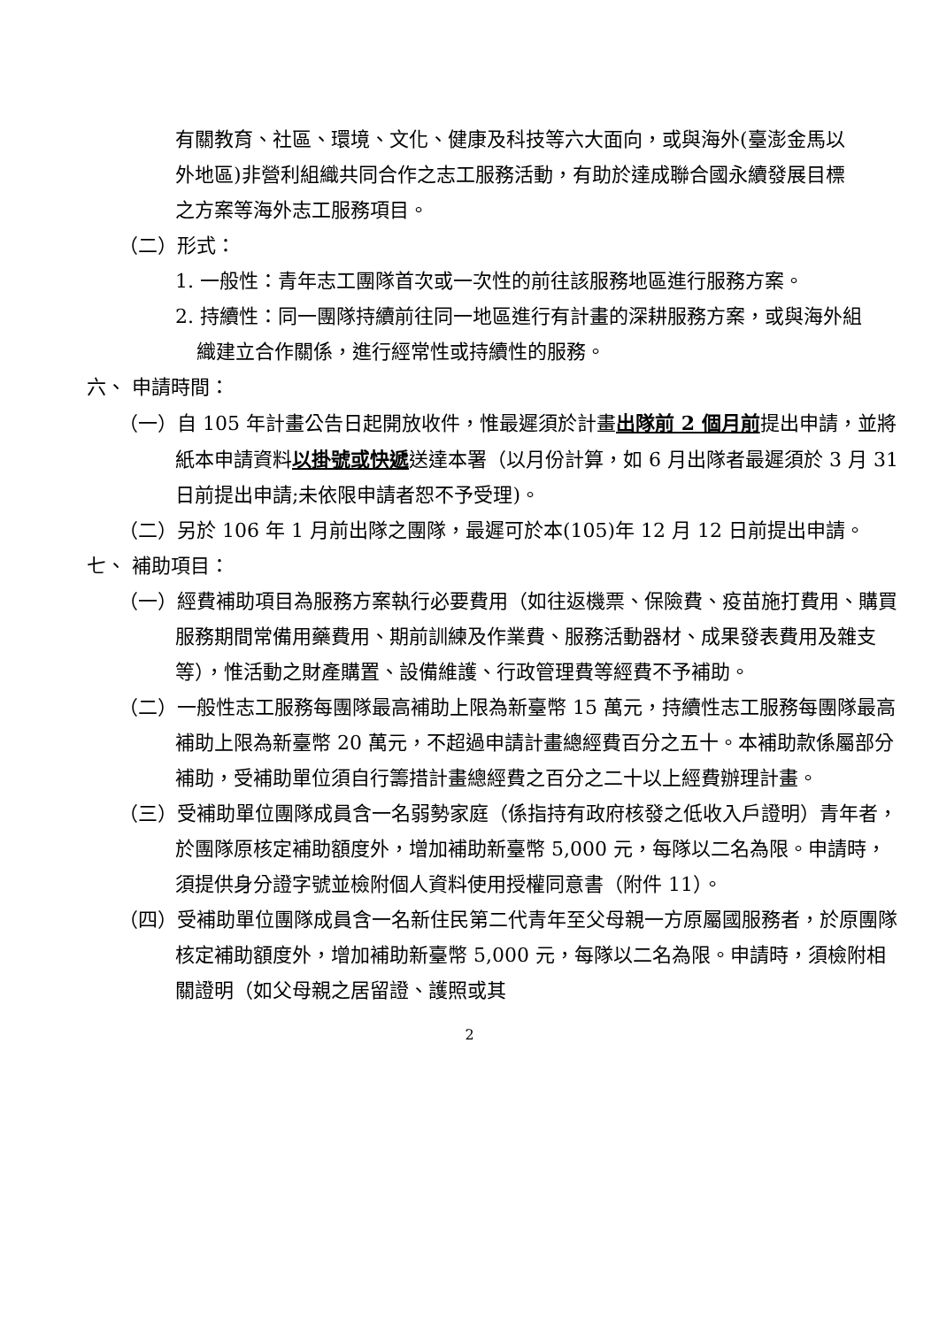有關教育、社區、環境、文化、健康及科技等六大面向，或與海外(臺澎金馬以外地區)非營利組織共同合作之志工服務活動，有助於達成聯合國永續發展目標之方案等海外志工服務項目。
（二）形式：
1. 一般性：青年志工團隊首次或一次性的前往該服務地區進行服務方案。
2. 持續性：同一團隊持續前往同一地區進行有計畫的深耕服務方案，或與海外組織建立合作關係，進行經常性或持續性的服務。
六、 申請時間：
（一）自 105 年計畫公告日起開放收件，惟最遲須於計畫出隊前 2 個月前提出申請，並將紙本申請資料以掛號或快遞送達本署（以月份計算，如 6 月出隊者最遲須於 3 月 31 日前提出申請;未依限申請者恕不予受理)。
（二）另於 106 年 1 月前出隊之團隊，最遲可於本(105)年 12 月 12 日前提出申請。
七、 補助項目：
（一）經費補助項目為服務方案執行必要費用（如往返機票、保險費、疫苗施打費用、購買服務期間常備用藥費用、期前訓練及作業費、服務活動器材、成果發表費用及雜支等），惟活動之財產購置、設備維護、行政管理費等經費不予補助。
（二）一般性志工服務每團隊最高補助上限為新臺幣 15 萬元，持續性志工服務每團隊最高補助上限為新臺幣 20 萬元，不超過申請計畫總經費百分之五十。本補助款係屬部分補助，受補助單位須自行籌措計畫總經費之百分之二十以上經費辦理計畫。
（三）受補助單位團隊成員含一名弱勢家庭（係指持有政府核發之低收入戶證明）青年者，於團隊原核定補助額度外，增加補助新臺幣 5,000 元，每隊以二名為限。申請時，須提供身分證字號並檢附個人資料使用授權同意書（附件 11）。
（四）受補助單位團隊成員含一名新住民第二代青年至父母親一方原屬國服務者，於原團隊核定補助額度外，增加補助新臺幣 5,000 元，每隊以二名為限。申請時，須檢附相關證明（如父母親之居留證、護照或其
2